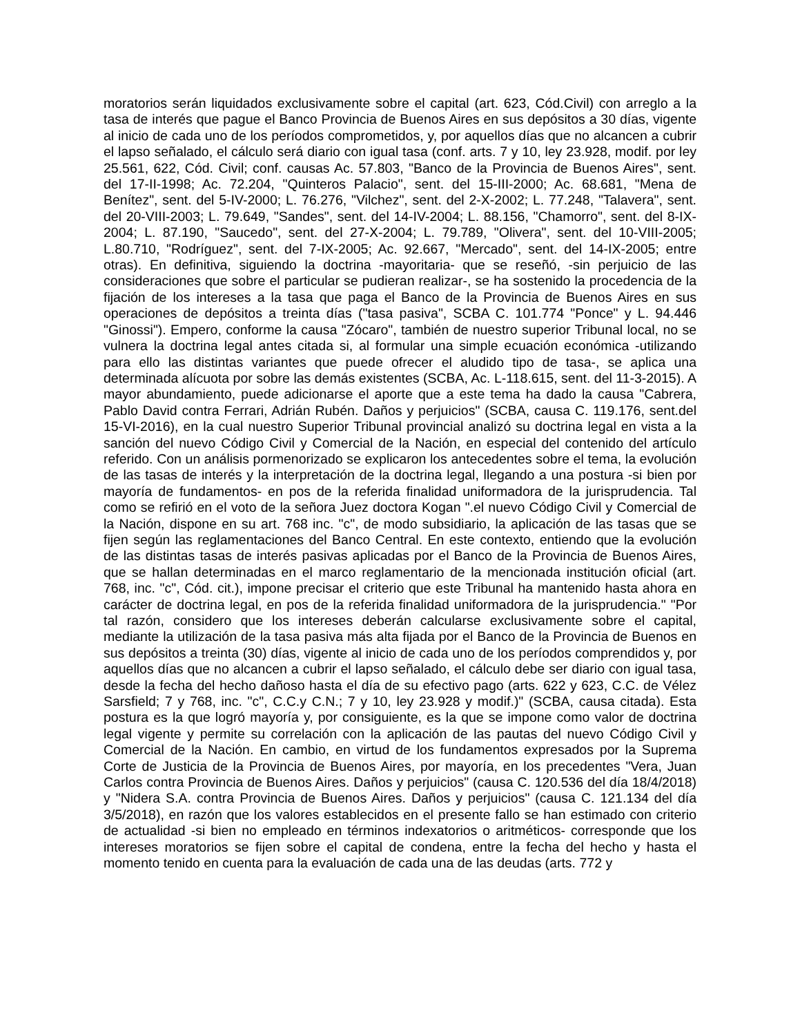moratorios serán liquidados exclusivamente sobre el capital (art. 623, Cód.Civil) con arreglo a la tasa de interés que pague el Banco Provincia de Buenos Aires en sus depósitos a 30 días, vigente al inicio de cada uno de los períodos comprometidos, y, por aquellos días que no alcancen a cubrir el lapso señalado, el cálculo será diario con igual tasa (conf. arts. 7 y 10, ley 23.928, modif. por ley 25.561, 622, Cód. Civil; conf. causas Ac. 57.803, "Banco de la Provincia de Buenos Aires", sent. del 17-II-1998; Ac. 72.204, "Quinteros Palacio", sent. del 15-III-2000; Ac. 68.681, "Mena de Benítez", sent. del 5-IV-2000; L. 76.276, "Vilchez", sent. del 2-X-2002; L. 77.248, "Talavera", sent. del 20-VIII-2003; L. 79.649, "Sandes", sent. del 14-IV-2004; L. 88.156, "Chamorro", sent. del 8-IX-2004; L. 87.190, "Saucedo", sent. del 27-X-2004; L. 79.789, "Olivera", sent. del 10-VIII-2005; L.80.710, "Rodríguez", sent. del 7-IX-2005; Ac. 92.667, "Mercado", sent. del 14-IX-2005; entre otras). En definitiva, siguiendo la doctrina -mayoritaria- que se reseñó, -sin perjuicio de las consideraciones que sobre el particular se pudieran realizar-, se ha sostenido la procedencia de la fijación de los intereses a la tasa que paga el Banco de la Provincia de Buenos Aires en sus operaciones de depósitos a treinta días ("tasa pasiva", SCBA C. 101.774 "Ponce" y L. 94.446 "Ginossi"). Empero, conforme la causa "Zócaro", también de nuestro superior Tribunal local, no se vulnera la doctrina legal antes citada si, al formular una simple ecuación económica -utilizando para ello las distintas variantes que puede ofrecer el aludido tipo de tasa-, se aplica una determinada alícuota por sobre las demás existentes (SCBA, Ac. L-118.615, sent. del 11-3-2015). A mayor abundamiento, puede adicionarse el aporte que a este tema ha dado la causa "Cabrera, Pablo David contra Ferrari, Adrián Rubén. Daños y perjuicios" (SCBA, causa C. 119.176, sent.del 15-VI-2016), en la cual nuestro Superior Tribunal provincial analizó su doctrina legal en vista a la sanción del nuevo Código Civil y Comercial de la Nación, en especial del contenido del artículo referido. Con un análisis pormenorizado se explicaron los antecedentes sobre el tema, la evolución de las tasas de interés y la interpretación de la doctrina legal, llegando a una postura -si bien por mayoría de fundamentos- en pos de la referida finalidad uniformadora de la jurisprudencia. Tal como se refirió en el voto de la señora Juez doctora Kogan ".el nuevo Código Civil y Comercial de la Nación, dispone en su art. 768 inc. "c", de modo subsidiario, la aplicación de las tasas que se fijen según las reglamentaciones del Banco Central. En este contexto, entiendo que la evolución de las distintas tasas de interés pasivas aplicadas por el Banco de la Provincia de Buenos Aires, que se hallan determinadas en el marco reglamentario de la mencionada institución oficial (art. 768, inc. "c", Cód. cit.), impone precisar el criterio que este Tribunal ha mantenido hasta ahora en carácter de doctrina legal, en pos de la referida finalidad uniformadora de la jurisprudencia." "Por tal razón, considero que los intereses deberán calcularse exclusivamente sobre el capital, mediante la utilización de la tasa pasiva más alta fijada por el Banco de la Provincia de Buenos en sus depósitos a treinta (30) días, vigente al inicio de cada uno de los períodos comprendidos y, por aquellos días que no alcancen a cubrir el lapso señalado, el cálculo debe ser diario con igual tasa, desde la fecha del hecho dañoso hasta el día de su efectivo pago (arts. 622 y 623, C.C. de Vélez Sarsfield; 7 y 768, inc. "c", C.C.y C.N.; 7 y 10, ley 23.928 y modif.)" (SCBA, causa citada). Esta postura es la que logró mayoría y, por consiguiente, es la que se impone como valor de doctrina legal vigente y permite su correlación con la aplicación de las pautas del nuevo Código Civil y Comercial de la Nación. En cambio, en virtud de los fundamentos expresados por la Suprema Corte de Justicia de la Provincia de Buenos Aires, por mayoría, en los precedentes "Vera, Juan Carlos contra Provincia de Buenos Aires. Daños y perjuicios" (causa C. 120.536 del día 18/4/2018) y "Nidera S.A. contra Provincia de Buenos Aires. Daños y perjuicios" (causa C. 121.134 del día 3/5/2018), en razón que los valores establecidos en el presente fallo se han estimado con criterio de actualidad -si bien no empleado en términos indexatorios o aritméticos- corresponde que los intereses moratorios se fijen sobre el capital de condena, entre la fecha del hecho y hasta el momento tenido en cuenta para la evaluación de cada una de las deudas (arts. 772 y